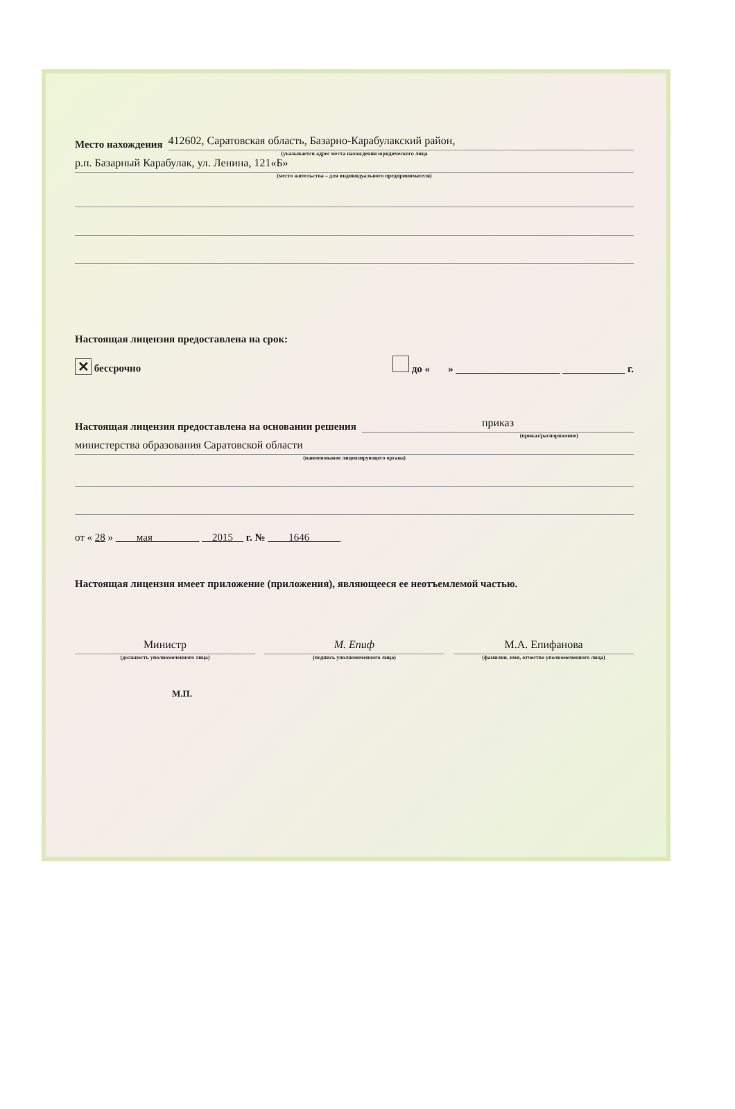Место нахождения
412602, Саратовская область, Базарно-Карабулакский район,
(указывается адрес места нахождения юридического лица
р.п. Базарный Карабулак, ул. Ленина, 121«Б»
(место жительства – для индивидуального предпринимателя)
Настоящая лицензия предоставлена на срок:
✕ бессрочно до « » ____________________ ____________ г.
Настоящая лицензия предоставлена на основании решения
приказ
(приказ/распоряжение)
министерства образования Саратовской области
(наименование лицензирующего органа)
от « 28 » мая 2015 г. № 1646
Настоящая лицензия имеет приложение (приложения), являющееся ее неотъемлемой частью.
Министр
(должность уполномоченного лица)
М. Епиф
(подпись уполномоченного лица)
М.А. Епифанова
(фамилия, имя, отчество уполномоченного лица)
М.П.